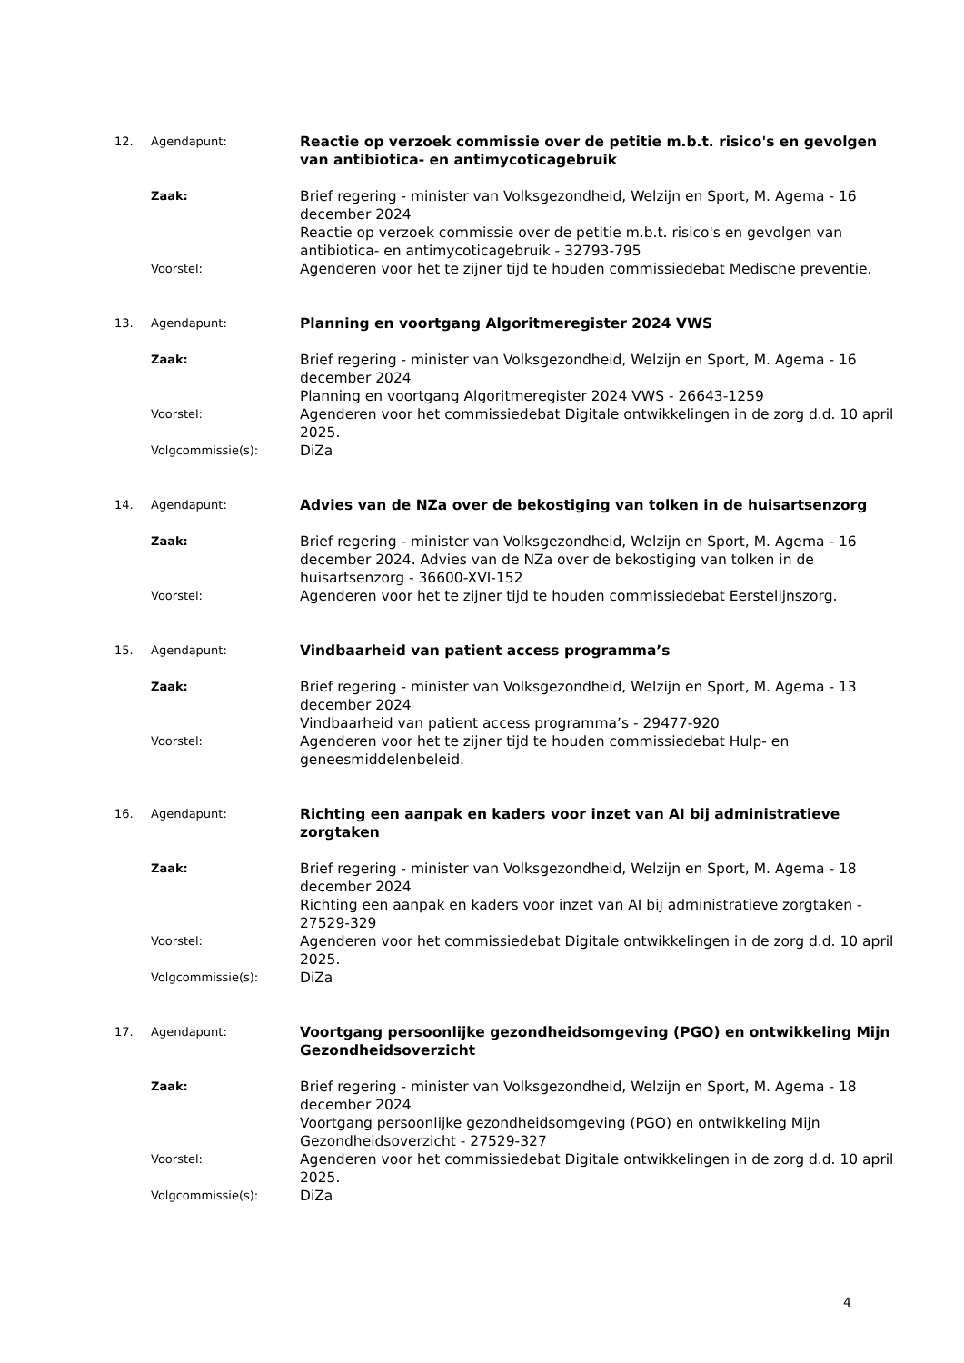| 12. | Agendapunt: | Reactie op verzoek commissie over de petitie m.b.t. risico's en gevolgen van antibiotica- en antimycoticagebruik |
| | Zaak: | Brief regering - minister van Volksgezondheid, Welzijn en Sport, M. Agema - 16 december 2024 Reactie op verzoek commissie over de petitie m.b.t. risico's en gevolgen van antibiotica- en antimycoticagebruik - 32793-795 |
| | Voorstel: | Agenderen voor het te zijner tijd te houden commissiedebat Medische preventie. |
| 13. | Agendapunt: | Planning en voortgang Algoritmeregister 2024 VWS |
| | Zaak: | Brief regering - minister van Volksgezondheid, Welzijn en Sport, M. Agema - 16 december 2024 Planning en voortgang Algoritmeregister 2024 VWS - 26643-1259 |
| | Voorstel: | Agenderen voor het commissiedebat Digitale ontwikkelingen in de zorg d.d. 10 april 2025. |
| | Volgcommissie(s): | DiZa |
| 14. | Agendapunt: | Advies van de NZa over de bekostiging van tolken in de huisartsenzorg |
| | Zaak: | Brief regering - minister van Volksgezondheid, Welzijn en Sport, M. Agema - 16 december 2024. Advies van de NZa over de bekostiging van tolken in de huisartsenzorg - 36600-XVI-152 |
| | Voorstel: | Agenderen voor het te zijner tijd te houden commissiedebat Eerstelijnszorg. |
| 15. | Agendapunt: | Vindbaarheid van patient access programma’s |
| | Zaak: | Brief regering - minister van Volksgezondheid, Welzijn en Sport, M. Agema - 13 december 2024 Vindbaarheid van patient access programma’s - 29477-920 |
| | Voorstel: | Agenderen voor het te zijner tijd te houden commissiedebat Hulp- en geneesmiddelenbeleid. |
| 16. | Agendapunt: | Richting een aanpak en kaders voor inzet van AI bij administratieve zorgtaken |
| | Zaak: | Brief regering - minister van Volksgezondheid, Welzijn en Sport, M. Agema - 18 december 2024 Richting een aanpak en kaders voor inzet van AI bij administratieve zorgtaken - 27529-329 |
| | Voorstel: | Agenderen voor het commissiedebat Digitale ontwikkelingen in de zorg d.d. 10 april 2025. |
| | Volgcommissie(s): | DiZa |
| 17. | Agendapunt: | Voortgang persoonlijke gezondheidsomgeving (PGO) en ontwikkeling Mijn Gezondheidsoverzicht |
| | Zaak: | Brief regering - minister van Volksgezondheid, Welzijn en Sport, M. Agema - 18 december 2024 Voortgang persoonlijke gezondheidsomgeving (PGO) en ontwikkeling Mijn Gezondheidsoverzicht - 27529-327 |
| | Voorstel: | Agenderen voor het commissiedebat Digitale ontwikkelingen in de zorg d.d. 10 april 2025. |
| | Volgcommissie(s): | DiZa |
4